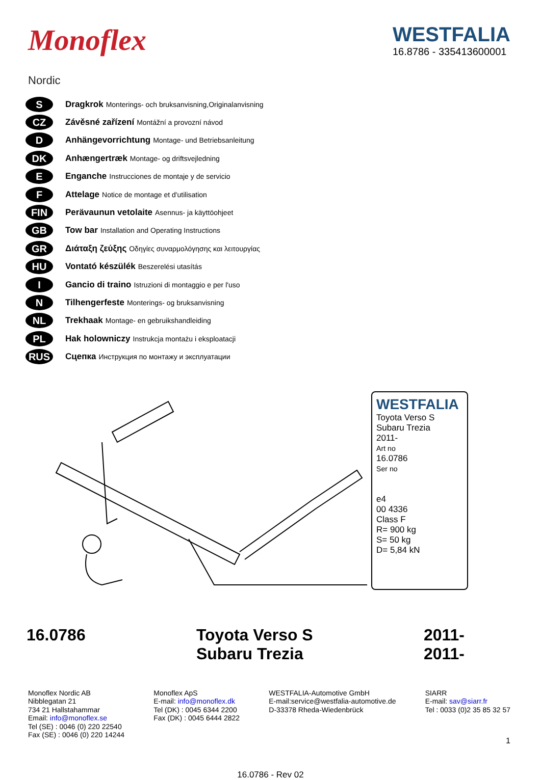Monoflex
Nordic
WESTFALIA
16.8786 - 335413600001
S
Dragkrok Monterings- och bruksanvisning,Originalanvisning
CZ
Závěsné zařízení Montážní a provozní návod
D
Anhängevorrichtung Montage- und Betriebsanleitung
DK
Anhængertræk Montage- og driftsvejledning
E
Enganche Instrucciones de montaje y de servicio
F
Attelage Notice de montage et d'utilisation
FIN
Perävaunun vetolaite Asennus- ja käyttöohjeet
GB
Tow bar Installation and Operating Instructions
GR
Διάταξη ζεύξης Οδηγίες συναρμολόγησης και λειτουργίας
HU
Vontató készülék Beszerelési utasítás
I
Gancio di traino Istruzioni di montaggio e per l'uso
N
Tilhengerfeste Monterings- og bruksanvisning
NL
Trekhaak Montage- en gebruikshandleiding
PL
Hak holowniczy Instrukcja montażu i eksploatacji
RUS
Сцепка Инструкция по монтажу и эксплуатации
WESTFALIA
Toyota Verso S
Subaru Trezia
2011-
Art no
16.0786
Ser no
e4
00 4336
Class F
R= 900 kg
S= 50 kg
D= 5,84 kN
16.0786 Toyota Verso S
Subaru Trezia
2011-
2011-
Monoflex Nordic AB
Nibblegatan 21
734 21 Hallstahammar
Email: info@monoflex.se
Tel (SE) : 0046 (0) 220 22540
Fax (SE) : 0046 (0) 220 14244
Monoflex ApS
E-mail: info@monoflex.dk
Tel (DK) : 0045 6344 2200
Fax (DK) : 0045 6444 2822
WESTFALIA-Automotive GmbH
E-mail:service@westfalia-automotive.de
D-33378 Rheda-Wiedenbrück
SIARR
E-mail: sav@siarr.fr
Tel : 0033 (0)2 35 85 32 57
16.0786 - Rev 02
1